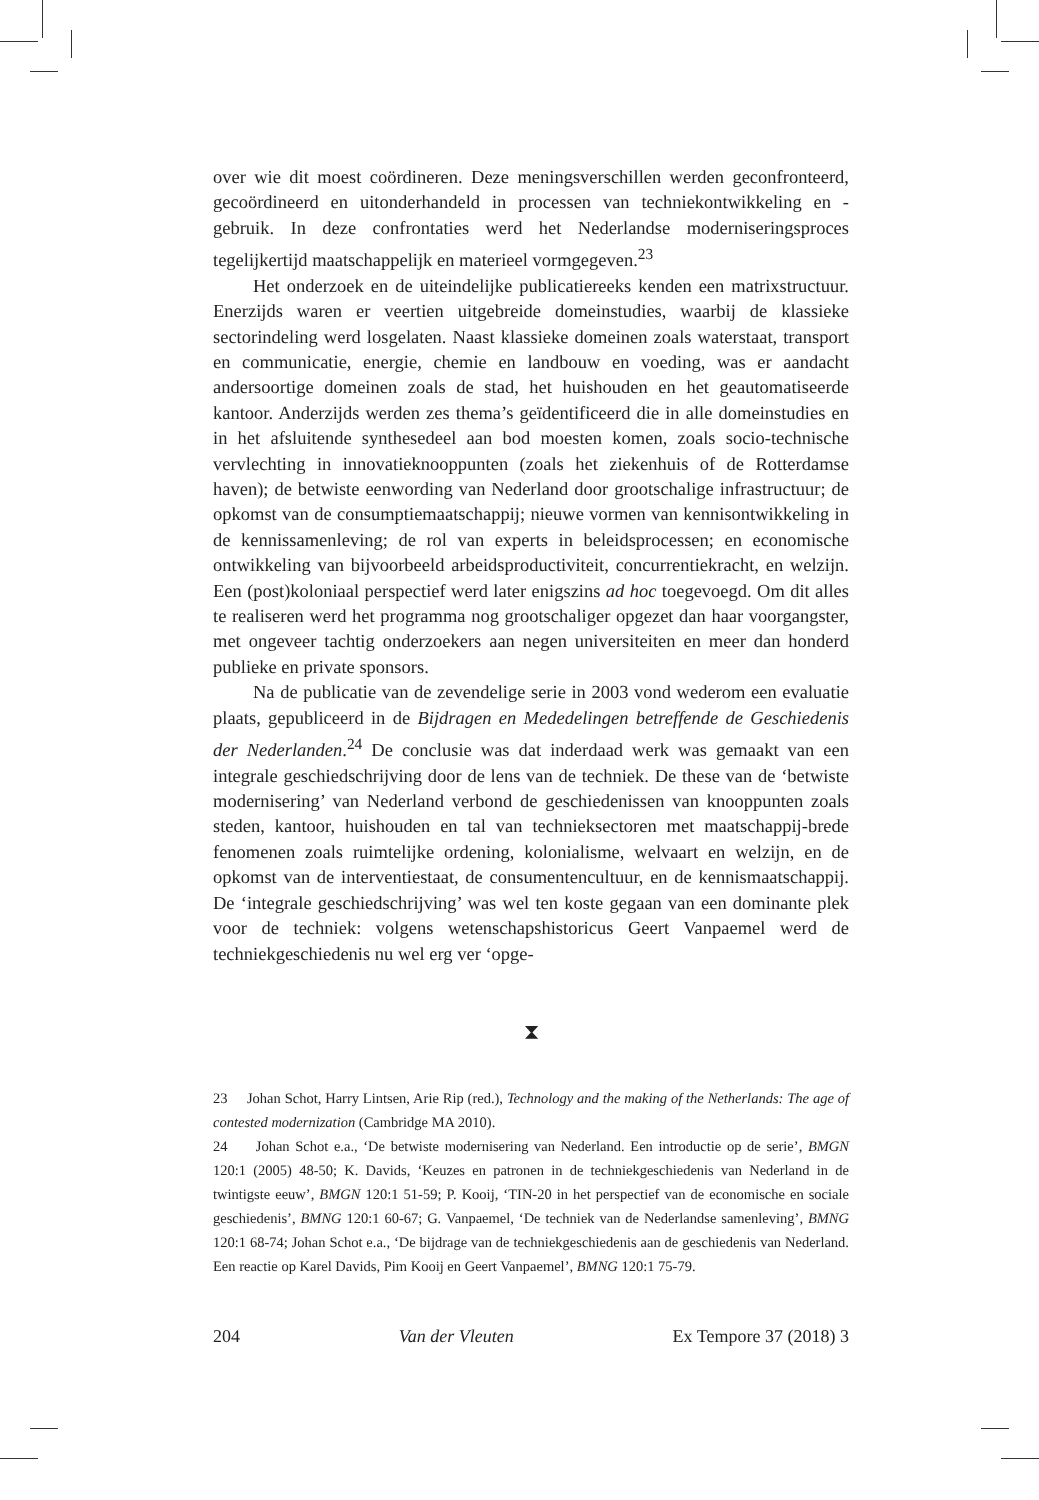over wie dit moest coördineren. Deze meningsverschillen werden geconfronteerd, gecoördineerd en uitonderhandeld in processen van techniekontwikkeling en -gebruik. In deze confrontaties werd het Nederlandse moderniseringsproces tegelijkertijd maatschappelijk en materieel vormgegeven.<sup>23</sup>
Het onderzoek en de uiteindelijke publicatiereeks kenden een matrixstructuur. Enerzijds waren er veertien uitgebreide domeinstudies, waarbij de klassieke sectorindeling werd losgelaten. Naast klassieke domeinen zoals waterstaat, transport en communicatie, energie, chemie en landbouw en voeding, was er aandacht andersoortige domeinen zoals de stad, het huishouden en het geautomatiseerde kantoor. Anderzijds werden zes thema’s geïdentificeerd die in alle domeinstudies en in het afsluitende synthesedeel aan bod moesten komen, zoals socio-technische vervlechting in innovatieknooppunten (zoals het ziekenhuis of de Rotterdamse haven); de betwiste eenwording van Nederland door grootschalige infrastructuur; de opkomst van de consumptiemaatschappij; nieuwe vormen van kennisontwikkeling in de kennissamenleving; de rol van experts in beleidsprocessen; en economische ontwikkeling van bijvoorbeeld arbeidsproductiviteit, concurrentiekracht, en welzijn. Een (post)koloniaal perspectief werd later enigszins ad hoc toegevoegd. Om dit alles te realiseren werd het programma nog grootschaliger opgezet dan haar voorgangster, met ongeveer tachtig onderzoekers aan negen universiteiten en meer dan honderd publieke en private sponsors.
Na de publicatie van de zevendelige serie in 2003 vond wederom een evaluatie plaats, gepubliceerd in de Bijdragen en Mededelingen betreffende de Geschiedenis der Nederlanden.<sup>24</sup> De conclusie was dat inderdaad werk was gemaakt van een integrale geschiedschrijving door de lens van de techniek. De these van de ‘betwiste modernisering’ van Nederland verbond de geschiedenissen van knooppunten zoals steden, kantoor, huishouden en tal van technieksectoren met maatschappij-brede fenomenen zoals ruimtelijke ordening, kolonialisme, welvaart en welzijn, en de opkomst van de interventiestaat, de consumentencultuur, en de kennismaatschappij. De ‘integrale geschiedschrijving’ was wel ten koste gegaan van een dominante plek voor de techniek: volgens wetenschapshistoricus Geert Vanpaemel werd de techniekgeschiedenis nu wel erg ver ‘opge-
⧗
23 Johan Schot, Harry Lintsen, Arie Rip (red.), Technology and the making of the Netherlands: The age of contested modernization (Cambridge MA 2010).
24 Johan Schot e.a., ‘De betwiste modernisering van Nederland. Een introductie op de serie’, BMGN 120:1 (2005) 48-50; K. Davids, ‘Keuzes en patronen in de techniekgeschiedenis van Nederland in de twintigste eeuw’, BMGN 120:1 51-59; P. Kooij, ‘TIN-20 in het perspectief van de economische en sociale geschiedenis’, BMNG 120:1 60-67; G. Vanpaemel, ‘De techniek van de Nederlandse samenleving’, BMNG 120:1 68-74; Johan Schot e.a., ‘De bijdrage van de techniekgeschiedenis aan de geschiedenis van Nederland. Een reactie op Karel Davids, Pim Kooij en Geert Vanpaemel’, BMNG 120:1 75-79.
204 Van der Vleuten Ex Tempore 37 (2018) 3